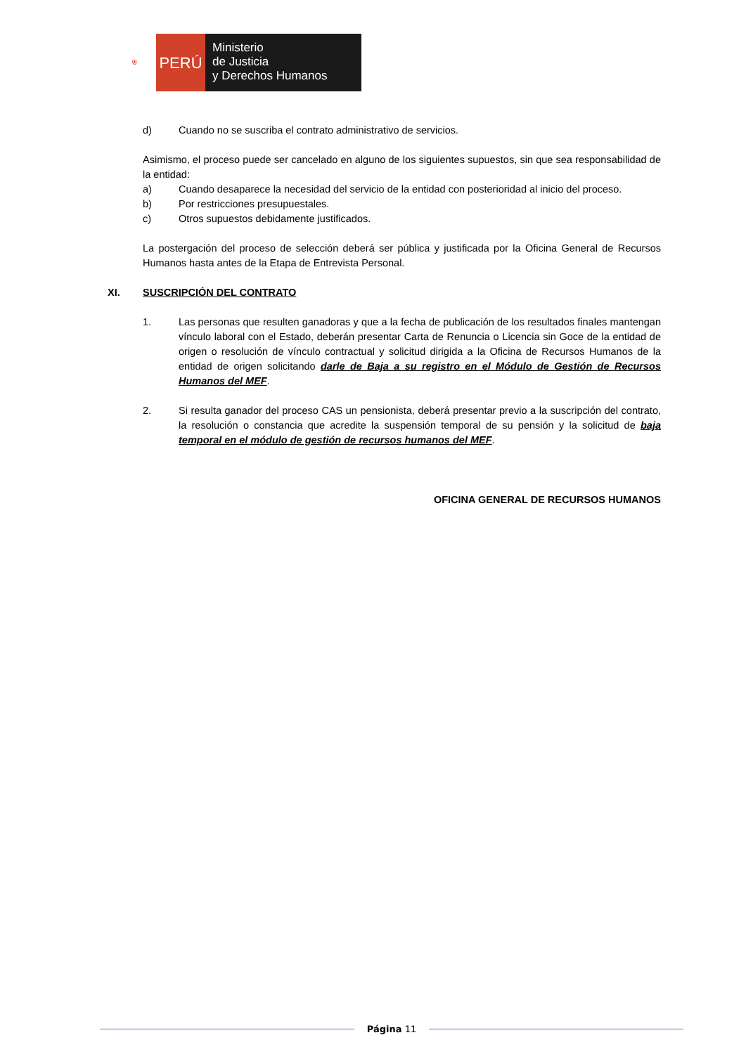⛨
PERÚ
Ministerio
de Justicia
y Derechos Humanos
d) Cuando no se suscriba el contrato administrativo de servicios.
Asimismo, el proceso puede ser cancelado en alguno de los siguientes supuestos, sin que sea responsabilidad de la entidad:
a) Cuando desaparece la necesidad del servicio de la entidad con posterioridad al inicio del proceso.
b) Por restricciones presupuestales.
c) Otros supuestos debidamente justificados.
La postergación del proceso de selección deberá ser pública y justificada por la Oficina General de Recursos Humanos hasta antes de la Etapa de Entrevista Personal.
XI. SUSCRIPCIÓN DEL CONTRATO
1. Las personas que resulten ganadoras y que a la fecha de publicación de los resultados finales mantengan vínculo laboral con el Estado, deberán presentar Carta de Renuncia o Licencia sin Goce de la entidad de origen o resolución de vínculo contractual y solicitud dirigida a la Oficina de Recursos Humanos de la entidad de origen solicitando darle de Baja a su registro en el Módulo de Gestión de Recursos Humanos del MEF.
2. Si resulta ganador del proceso CAS un pensionista, deberá presentar previo a la suscripción del contrato, la resolución o constancia que acredite la suspensión temporal de su pensión y la solicitud de baja temporal en el módulo de gestión de recursos humanos del MEF.
OFICINA GENERAL DE RECURSOS HUMANOS
Página 11